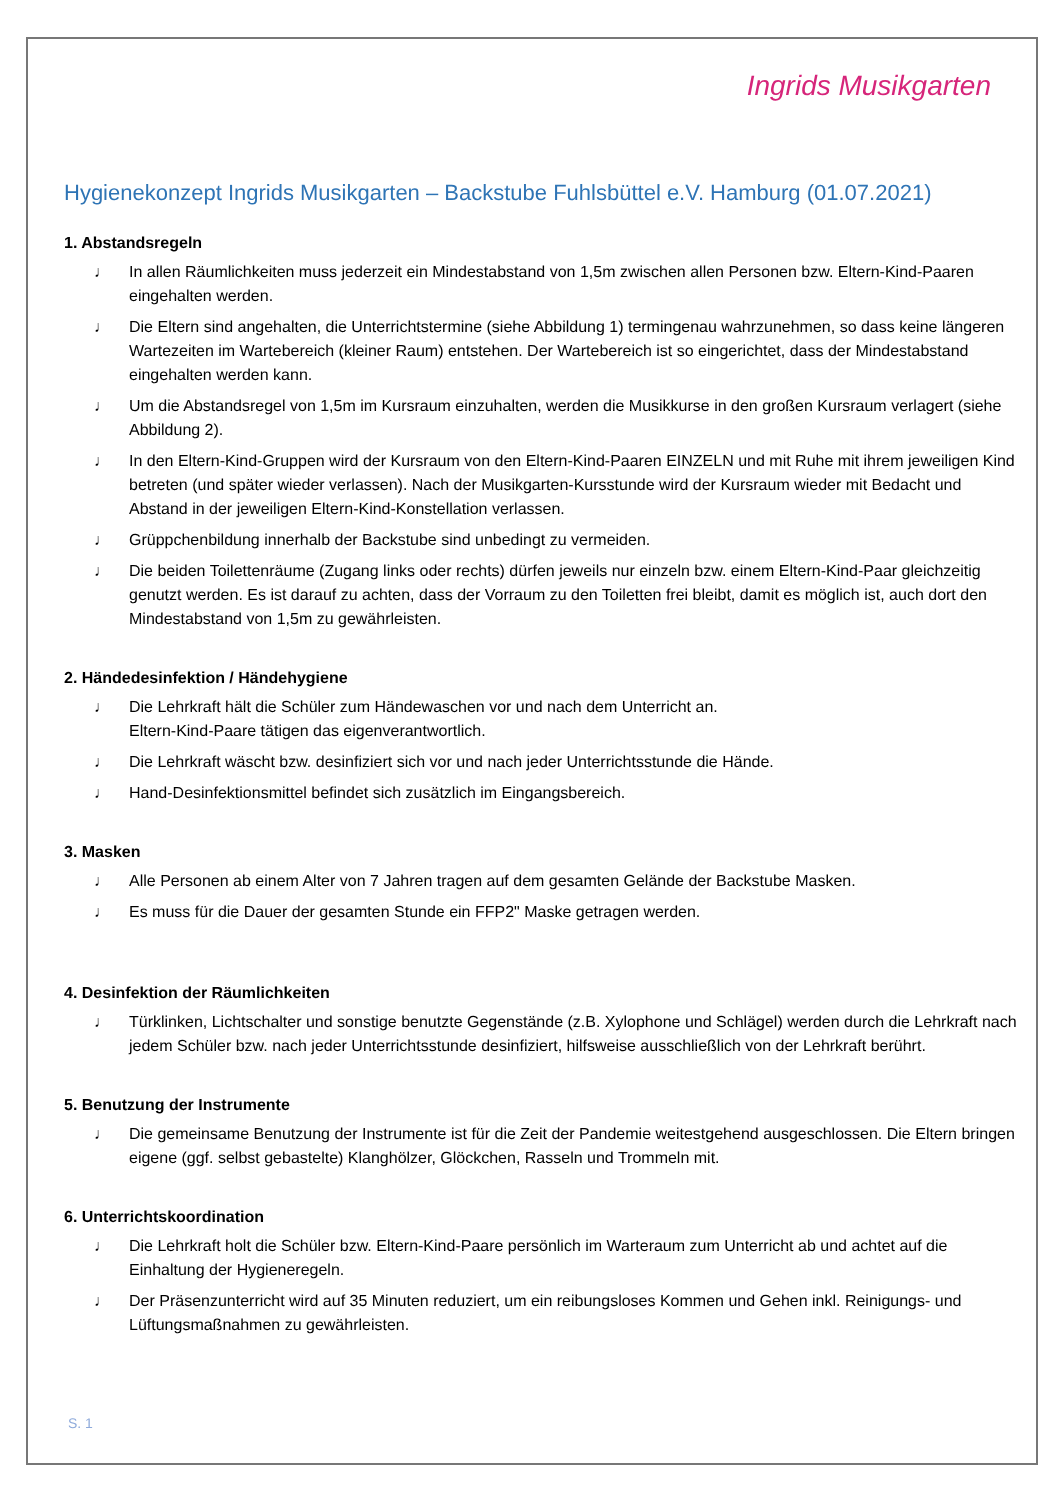Ingrids Musikgarten
Hygienekonzept Ingrids Musikgarten – Backstube Fuhlsbüttel e.V. Hamburg (01.07.2021)
1. Abstandsregeln
♩ In allen Räumlichkeiten muss jederzeit ein Mindestabstand von 1,5m zwischen allen Personen bzw. Eltern-Kind-Paaren eingehalten werden.
♩ Die Eltern sind angehalten, die Unterrichtstermine (siehe Abbildung 1) termingenau wahrzunehmen, so dass keine längeren Wartezeiten im Wartebereich (kleiner Raum) entstehen. Der Wartebereich ist so eingerichtet, dass der Mindestabstand eingehalten werden kann.
♩ Um die Abstandsregel von 1,5m im Kursraum einzuhalten, werden die Musikkurse in den großen Kursraum verlagert (siehe Abbildung 2).
♩ In den Eltern-Kind-Gruppen wird der Kursraum von den Eltern-Kind-Paaren EINZELN und mit Ruhe mit ihrem jeweiligen Kind betreten (und später wieder verlassen). Nach der Musikgarten-Kursstunde wird der Kursraum wieder mit Bedacht und Abstand in der jeweiligen Eltern-Kind-Konstellation verlassen.
♩ Grüppchenbildung innerhalb der Backstube sind unbedingt zu vermeiden.
♩ Die beiden Toilettenräume (Zugang links oder rechts) dürfen jeweils nur einzeln bzw. einem Eltern-Kind-Paar gleichzeitig genutzt werden. Es ist darauf zu achten, dass der Vorraum zu den Toiletten frei bleibt, damit es möglich ist, auch dort den Mindestabstand von 1,5m zu gewährleisten.
2. Händedesinfektion / Händehygiene
♩ Die Lehrkraft hält die Schüler zum Händewaschen vor und nach dem Unterricht an.
Eltern-Kind-Paare tätigen das eigenverantwortlich.
♩ Die Lehrkraft wäscht bzw. desinfiziert sich vor und nach jeder Unterrichtsstunde die Hände.
♩ Hand-Desinfektionsmittel befindet sich zusätzlich im Eingangsbereich.
3. Masken
♩ Alle Personen ab einem Alter von 7 Jahren tragen auf dem gesamten Gelände der Backstube Masken.
♩ Es muss für die Dauer der gesamten Stunde ein FFP2" Maske getragen werden.
4. Desinfektion der Räumlichkeiten
♩ Türklinken, Lichtschalter und sonstige benutzte Gegenstände (z.B. Xylophone und Schlägel) werden durch die Lehrkraft nach jedem Schüler bzw. nach jeder Unterrichtsstunde desinfiziert, hilfsweise ausschließlich von der Lehrkraft berührt.
5. Benutzung der Instrumente
♩ Die gemeinsame Benutzung der Instrumente ist für die Zeit der Pandemie weitestgehend ausgeschlossen. Die Eltern bringen eigene (ggf. selbst gebastelte) Klanghölzer, Glöckchen, Rasseln und Trommeln mit.
6. Unterrichtskoordination
♩ Die Lehrkraft holt die Schüler bzw. Eltern-Kind-Paare persönlich im Warteraum zum Unterricht ab und achtet auf die Einhaltung der Hygieneregeln.
♩ Der Präsenzunterricht wird auf 35 Minuten reduziert, um ein reibungsloses Kommen und Gehen inkl. Reinigungs- und Lüftungsmaßnahmen zu gewährleisten.
S. 1